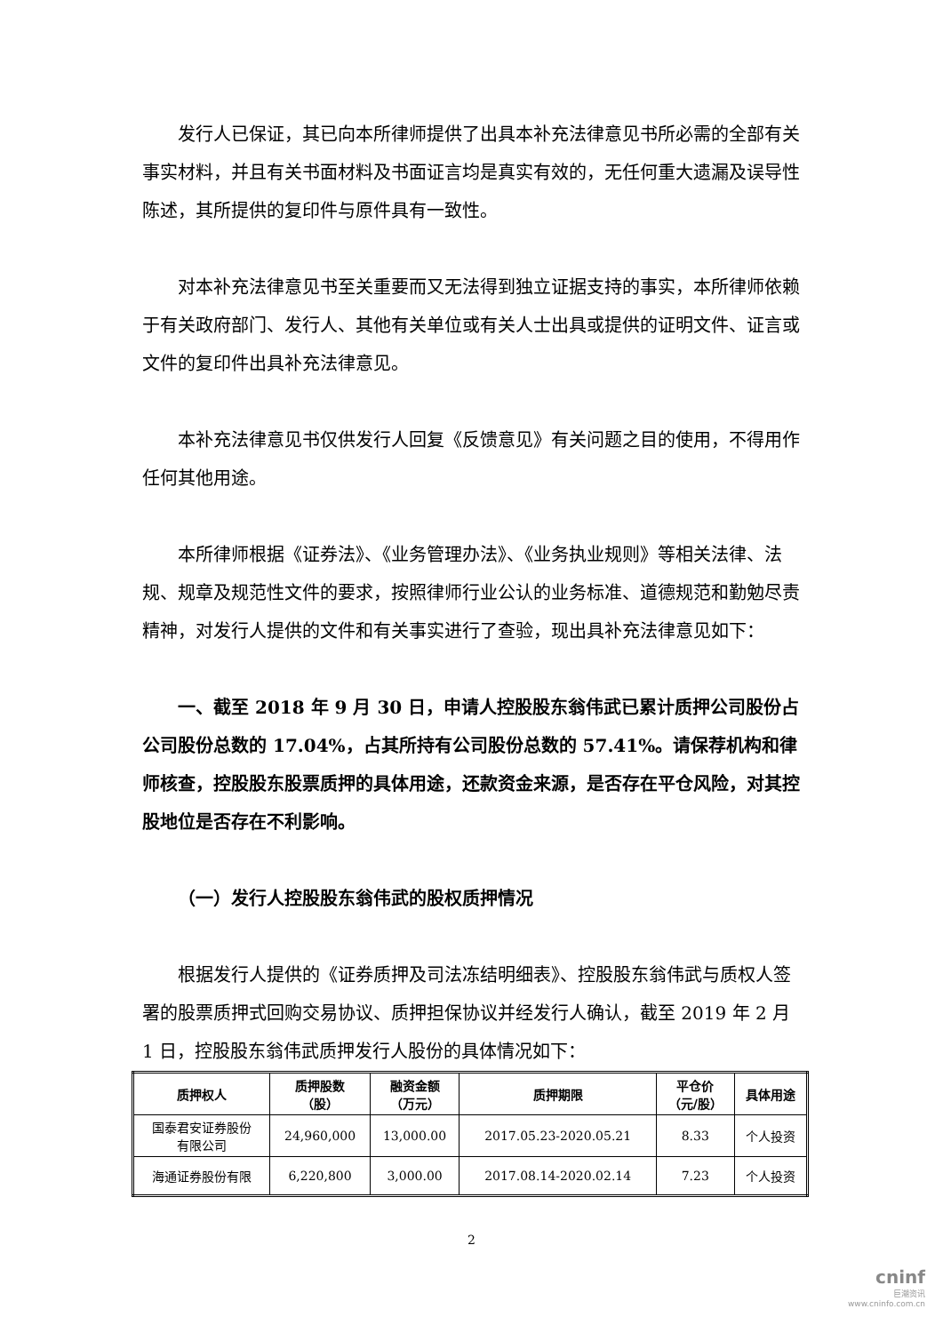发行人已保证，其已向本所律师提供了出具本补充法律意见书所必需的全部有关事实材料，并且有关书面材料及书面证言均是真实有效的，无任何重大遗漏及误导性陈述，其所提供的复印件与原件具有一致性。
对本补充法律意见书至关重要而又无法得到独立证据支持的事实，本所律师依赖于有关政府部门、发行人、其他有关单位或有关人士出具或提供的证明文件、证言或文件的复印件出具补充法律意见。
本补充法律意见书仅供发行人回复《反馈意见》有关问题之目的使用，不得用作任何其他用途。
本所律师根据《证券法》、《业务管理办法》、《业务执业规则》等相关法律、法规、规章及规范性文件的要求，按照律师行业公认的业务标准、道德规范和勤勉尽责精神，对发行人提供的文件和有关事实进行了查验，现出具补充法律意见如下：
一、截至 2018 年 9 月 30 日，申请人控股股东翁伟武已累计质押公司股份占公司股份总数的 17.04%，占其所持有公司股份总数的 57.41%。请保荐机构和律师核查，控股股东股票质押的具体用途，还款资金来源，是否存在平仓风险，对其控股地位是否存在不利影响。
（一）发行人控股股东翁伟武的股权质押情况
根据发行人提供的《证券质押及司法冻结明细表》、控股股东翁伟武与质权人签署的股票质押式回购交易协议、质押担保协议并经发行人确认，截至 2019 年 2 月 1 日，控股股东翁伟武质押发行人股份的具体情况如下：
| 质押权人 | 质押股数 （股） | 融资金额 （万元） | 质押期限 | 平仓价 （元/股） | 具体用途 |
| --- | --- | --- | --- | --- | --- |
| 国泰君安证券股份 有限公司 | 24,960,000 | 13,000.00 | 2017.05.23-2020.05.21 | 8.33 | 个人投资 |
| 海通证券股份有限 | 6,220,800 | 3,000.00 | 2017.08.14-2020.02.14 | 7.23 | 个人投资 |
2
cninf
巨潮资讯
www.cninfo.com.cn